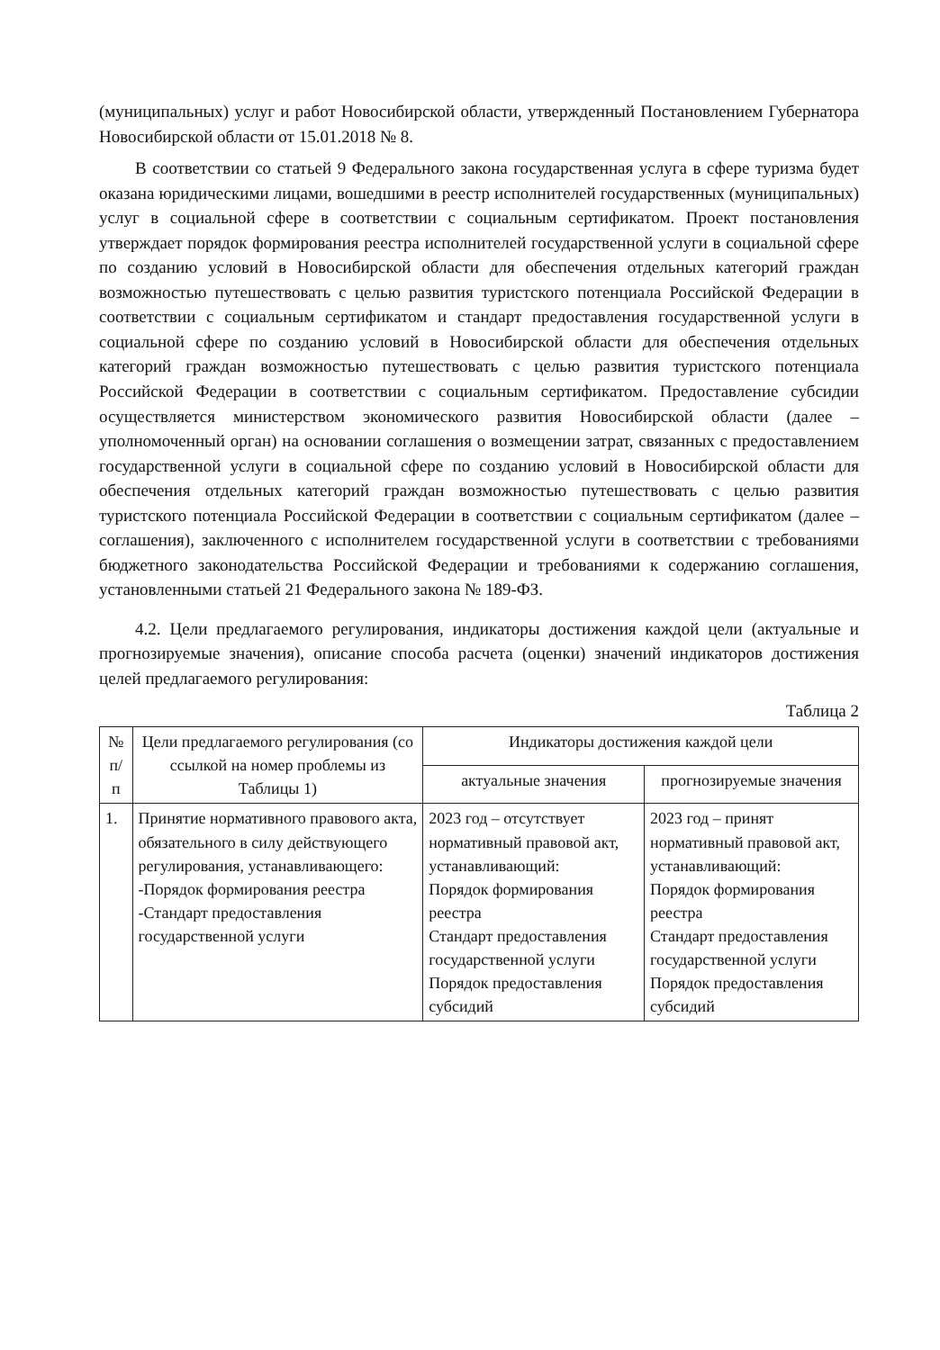(муниципальных) услуг и работ Новосибирской области, утвержденный Постановлением Губернатора Новосибирской области от 15.01.2018 № 8.
В соответствии со статьей 9 Федерального закона государственная услуга в сфере туризма будет оказана юридическими лицами, вошедшими в реестр исполнителей государственных (муниципальных) услуг в социальной сфере в соответствии с социальным сертификатом. Проект постановления утверждает порядок формирования реестра исполнителей государственной услуги в социальной сфере по созданию условий в Новосибирской области для обеспечения отдельных категорий граждан возможностью путешествовать с целью развития туристского потенциала Российской Федерации в соответствии с социальным сертификатом и стандарт предоставления государственной услуги в социальной сфере по созданию условий в Новосибирской области для обеспечения отдельных категорий граждан возможностью путешествовать с целью развития туристского потенциала Российской Федерации в соответствии с социальным сертификатом. Предоставление субсидии осуществляется министерством экономического развития Новосибирской области (далее – уполномоченный орган) на основании соглашения о возмещении затрат, связанных с предоставлением государственной услуги в социальной сфере по созданию условий в Новосибирской области для обеспечения отдельных категорий граждан возможностью путешествовать с целью развития туристского потенциала Российской Федерации в соответствии с социальным сертификатом (далее – соглашения), заключенного с исполнителем государственной услуги в соответствии с требованиями бюджетного законодательства Российской Федерации и требованиями к содержанию соглашения, установленными статьей 21 Федерального закона № 189-ФЗ.
4.2. Цели предлагаемого регулирования, индикаторы достижения каждой цели (актуальные и прогнозируемые значения), описание способа расчета (оценки) значений индикаторов достижения целей предлагаемого регулирования:
Таблица 2
| № п/п | Цели предлагаемого регулирования (со ссылкой на номер проблемы из Таблицы 1) | Индикаторы достижения каждой цели | |
| --- | --- | --- | --- |
| | | актуальные значения | прогнозируемые значения |
| 1. | Принятие нормативного правового акта, обязательного в силу действующего регулирования, устанавливающего: -Порядок формирования реестра -Стандарт предоставления государственной услуги | 2023 год – отсутствует нормативный правовой акт, устанавливающий: Порядок формирования реестра Стандарт предоставления государственной услуги Порядок предоставления субсидий | 2023 год – принят нормативный правовой акт, устанавливающий: Порядок формирования реестра Стандарт предоставления государственной услуги Порядок предоставления субсидий |